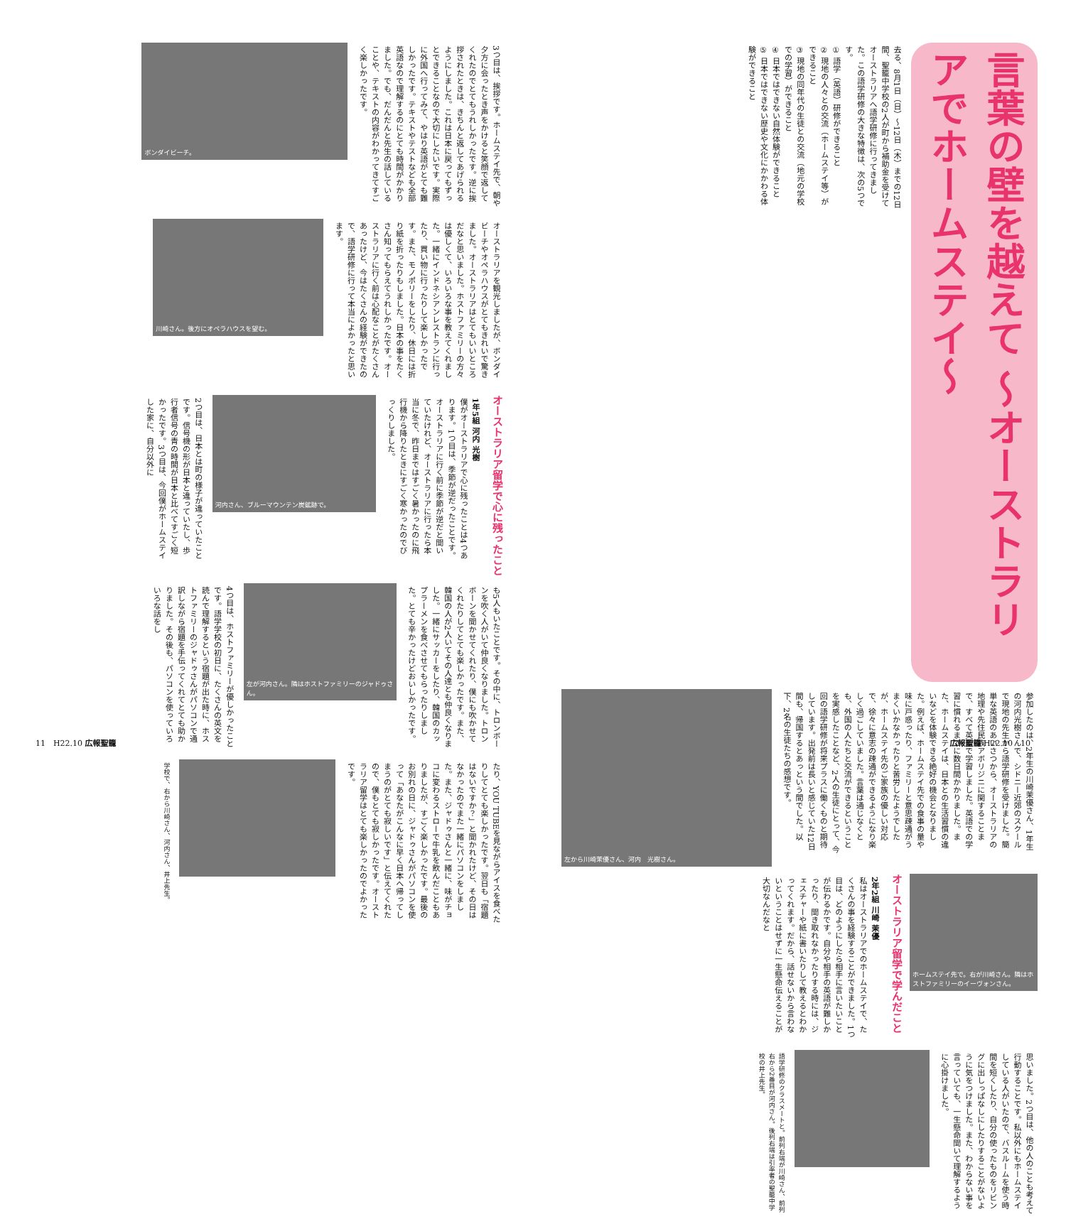3つ目は、挨拶です。ホームステイ先で、朝や夕方に会ったとき声をかけると笑顔で返してくれたのでとてもうれしかったです。逆に挨拶されたときは、きちんと返してあげられるようにしました。これは日本に戻ってもずっとできることなので大切にしたいです。実際に外国へ行ってみて、やはり英語がとても難しかったです。テキストやテストなども全部英語なので理解するのにとても時間がかかりました。でも、だんだんと先生の話していることや、テキストの内容がわかってきてすごく楽しかったです。
ボンダイビーチ。
オーストラリアを観光しましたが、ボンダイビーチやオペラハウスがとてもきれいで驚きました。オーストラリアはとてもいいところだなと思いました。ホストファミリーの方々は優しくて、いろいろな事を教えてくれました。一緒にインドネシアンレストランに行ったり、買い物に行ったりして楽しかったです。また、モノポリーをしたり、休日には折り紙を折ったりもしました。日本の事をたくさん知ってもらえてうれしかったです。オーストラリアに行く前は心配なことがたくさんあったけど、今はたくさんの経験ができたので、語学研修に行って本当によかったと思います。
川崎さん。後方にオペラハウスを望む。
オーストラリア留学で心に残ったこと
1年5組 河内 光樹
僕がオーストラリアで心に残ったことは4つあります。1つ目は、季節が逆だったことです。オーストラリアに行く前に季節が逆だと聞いていたけれど、オーストラリアに行ったら本当に冬で、昨日まではすごく暑かったのに飛行機から降りたときにすごく寒かったのでびっくりしました。
河内さん、ブルーマウンテン炭鉱跡で。
2つ目は、日本とは町の様子が違っていたことです。信号機の形が日本と違っていたし、歩行者信号の青の時間が日本と比べてすごく短かったです。3つ目は、今回僕がホームステイした家に、自分以外に
も5人もいたことです。その中に、トロンボーンを吹く人がいて仲良くなりました。トロンボーンを聞かせてくれたり、僕にも吹かせてくれたりしてとても楽しかったです。また、韓国の人が2人いてその人達とも仲良くなりました。一緒にサッカーをしたり、韓国のカップラーメンを食べさせてもらったりしました。とても辛かったけどおいしかったです。
左が河内さん。隣はホストファミリーのジャドゥさん。
4つ目は、ホストファミリーが優しかったことです。語学学校の初日に、たくさんの英文を読んで理解するという宿題が出た時に、ホストファミリーのジャドゥさんがパソコンで通訳しながら宿題を手伝ってくれてとても助かりました。その後も、パソコンを使っていろいろな話をし
たり、YOU TUBEを見ながらアイスを食べたりしてとても楽しかったです。翌日も「宿題はないですか？」と聞かれたけど、その日はなかったのでまた一緒にパソコンをしました。また、ジャドゥさんと一緒に、味がチョコに変わるストローで牛乳を飲んだこともありましたが、すごく楽しかったです。最後のお別れの日に、ジャドゥさんがパソコンを使って「あなたがこんなに早く日本へ帰ってしまうのがとても寂しいです」と伝えてくれたので、僕もとても寂しかったです。オーストラリア留学はとても楽しかったのでよかったです。
学校で、右から川崎さん、河内さん、井上先生。
11　H22.10 広報聖籠
言葉の壁を越えて ～オーストラリアでホームステイ～
去る、8月1日（日）～12日（木）までの12日間、聖籠中学校の2人が町から補助金を受けてオーストラリアへ語学研修に行ってきました。この語学研修の大きな特徴は、次の5つです。
① 語学（英語）研修ができること
② 現地の人々との交流（ホームステイ等）ができること
③ 現地の同年代の生徒との交流（地元の学校での学習）ができること
④ 日本ではできない自然体験ができること
⑤ 日本ではできない歴史や文化にかかわる体験ができること
参加したのは、2年生の川崎茉優さん、1年生の河内光樹さんで、シドニー近郊のスクールで現地の先生から語学研修を受けました。簡単な英語のあいさつから、オーストラリアの地理や先住民族アボリジニに関することまで、すべて英語で学習しました。英語での学習に慣れるまでに数日間かかりました。また、ホームステイは、日本との生活習慣の違いなどを体験できる絶好の機会となりました。例えば、ホームステイ先での食事の量や味に戸惑ったり、ファミリーと意思疎通がうまくいかなかったりと苦労したようでしたが、ホームステイ先のご家族の優しい対応で、徐々に意志の疎通ができるようになり楽しく過ごしていました。言葉は通じなくとも、外国の人たちと交流ができるということを実感したことなど、2人の生徒にとって、今回の語学研修が将来プラスに働くものと期待しています。出発前は長いと感じていた12日間も、帰国するとあっという間でした。以下、2名の生徒たちの感想です。
左から川崎茉優さん、河内　光樹さん。
ホームステイ先で。右が川崎さん。隣はホストファミリーのイーヴォンさん。
オーストラリア留学で学んだこと
2年2組 川崎 茉優
私はオーストラリアでのホームステイで、たくさんの事を経験することができました。1つ目は、どのようにしたら相手に言いたいことが伝わるかです。自分や相手の英語が難しかったり、聞き取れなかったりする時には、ジェスチャーや紙に書いたりして教えるとわかってくれます。だから、話せないから言わないということはせずに一生懸命伝えることが大切なんだなと
思いました。2つ目は、他の人のことも考えて行動することです。私以外にもホームステイしている人がいたので、バスルームを使う時間を短くしたり、自分の使ったものをリビングに出しっぱなしにしたりすることがないように気をつけました。また、わからない事を言っていても、一生懸命聞いて理解するように心掛けました。
語学研修のクラスメートと。前列右端が川崎さん、前列右から2番目が河内さん。後列右端は引率者の聖籠中学校の井上先生。
広報聖籠 H22.10　10